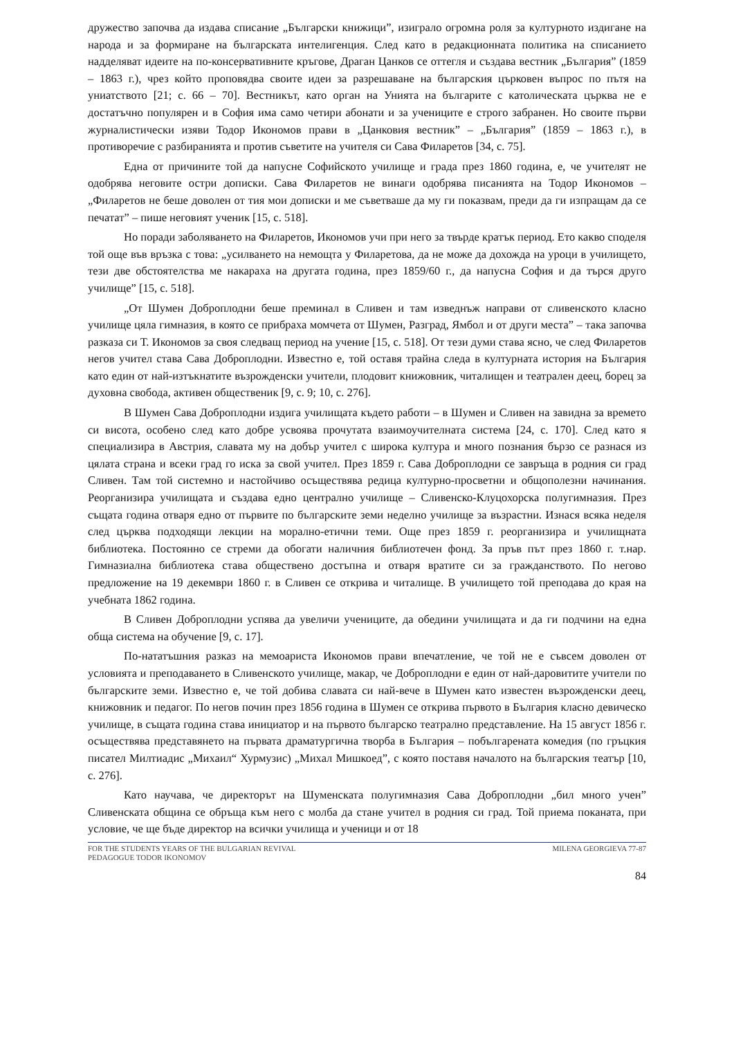дружество започва да издава списание „Български книжици”, изиграло огромна роля за културното издигане на народа и за формиране на българската интелигенция. След като в редакционната политика на списанието надделяват идеите на по-консервативните кръгове, Драган Цанков се оттегля и създава вестник „България” (1859 – 1863 г.), чрез който проповядва своите идеи за разрешаване на българския църковен въпрос по пътя на униатството [21; с. 66 – 70]. Вестникът, като орган на Унията на българите с католическата църква не е достатъчно популярен и в София има само четири абонати и за учениците е строго забранен. Но своите първи журналистически изяви Тодор Икономов прави в „Цанковия вестник” – „България” (1859 – 1863 г.), в противоречие с разбиранията и против съветите на учителя си Сава Филаретов [34, с. 75].
Една от причините той да напусне Софийското училище и града през 1860 година, е, че учителят не одобрява неговите остри дописки. Сава Филаретов не винаги одобрява писанията на Тодор Икономов – „Филаретов не беше доволен от тия мои дописки и ме съветваше да му ги показвам, преди да ги изпращам да се печатат” – пише неговият ученик [15, с. 518].
Но поради заболяването на Филаретов, Икономов учи при него за твърде кратък период. Ето какво споделя той още във връзка с това: „усилването на немощта у Филаретова, да не може да дохожда на уроци в училището, тези две обстоятелства ме накараха на другата година, през 1859/60 г., да напусна София и да търся друго училище” [15, с. 518].
„От Шумен Доброплодни беше преминал в Сливен и там изведнъж направи от сливенското класно училище цяла гимназия, в която се прибраха момчета от Шумен, Разград, Ямбол и от други места” – така започва разказа си Т. Икономов за своя следващ период на учение [15, с. 518]. От тези думи става ясно, че след Филаретов негов учител става Сава Доброплодни. Известно е, той оставя трайна следа в културната история на България като един от най-изтъкнатите възрожденски учители, плодовит книжовник, читалищен и театрален деец, борец за духовна свобода, активен общественик [9, с. 9; 10, с. 276].
В Шумен Сава Доброплодни издига училищата където работи – в Шумен и Сливен на завидна за времето си висота, особено след като добре усвоява прочутата взаимоучителната система [24, с. 170]. След като я специализира в Австрия, славата му на добър учител с широка култура и много познания бързо се разнася из цялата страна и всеки град го иска за свой учител. През 1859 г. Сава Доброплодни се завръща в родния си град Сливен. Там той системно и настойчиво осъществява редица културно-просветни и общополезни начинания. Реорганизира училищата и създава едно централно училище – Сливенско-Клуцохорска полугимназия. През същата година отваря едно от първите по българските земи неделно училище за възрастни. Изнася всяка неделя след църква подходящи лекции на морално-етични теми. Още през 1859 г. реорганизира и училищната библиотека. Постоянно се стреми да обогати наличния библиотечен фонд. За пръв път през 1860 г. т.нар. Гимназиална библиотека става обществено достъпна и отваря вратите си за гражданството. По негово предложение на 19 декември 1860 г. в Сливен се открива и читалище. В училището той преподава до края на учебната 1862 година.
В Сливен Доброплодни успява да увеличи учениците, да обедини училищата и да ги подчини на една обща система на обучение [9, с. 17].
По-нататъшния разказ на мемоариста Икономов прави впечатление, че той не е съвсем доволен от условията и преподаването в Сливенското училище, макар, че Доброплодни е един от най-даровитите учители по българските земи. Известно е, че той добива славата си най-вече в Шумен като известен възрожденски деец, книжовник и педагог. По негов почин през 1856 година в Шумен се открива първото в България класно девическо училище, в същата година става инициатор и на първото българско театрално представление. На 15 август 1856 г. осъществява представянето на първата драматургична творба в България – побългарената комедия (по гръцкия писател Милтиадис „Михаил“ Хурмузис) „Михал Мишкоед”, с която поставя началото на българския театър [10, с. 276].
Като научава, че директорът на Шуменската полугимназия Сава Доброплодни „бил много учен” Сливенската община се обръща към него с молба да стане учител в родния си град. Той приема поканата, при условие, че ще бъде директор на всички училища и ученици и от 18
FOR THE STUDENTS YEARS OF THE BULGARIAN REVIVAL
PEDAGOGUE TODOR IKONOMOV
MILENA GEORGIEVA 77-87
84